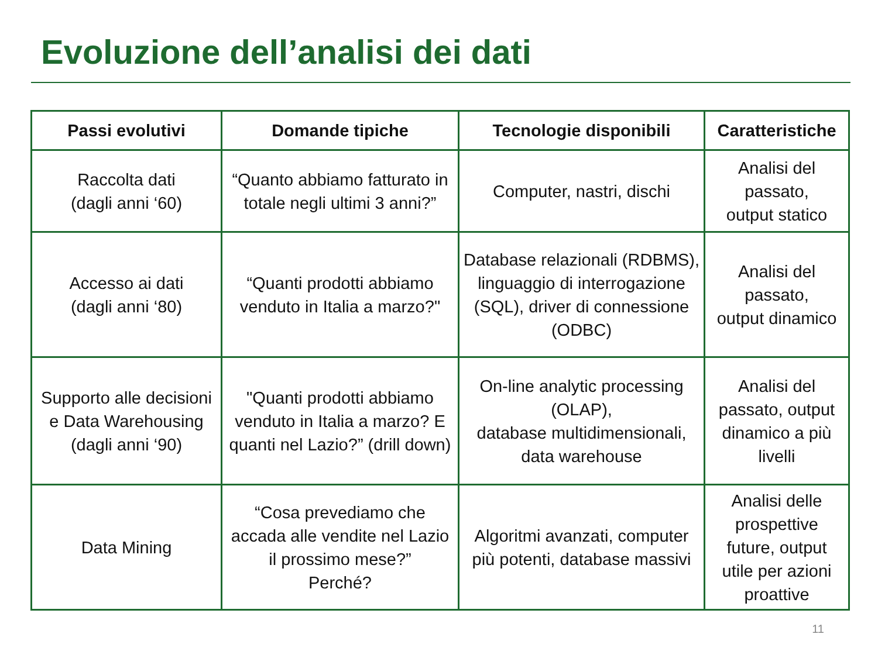Evoluzione dell’analisi dei dati
| Passi evolutivi | Domande tipiche | Tecnologie disponibili | Caratteristiche |
| --- | --- | --- | --- |
| Raccolta dati (dagli anni ‘60) | “Quanto abbiamo fatturato in totale negli ultimi 3 anni?” | Computer, nastri, dischi | Analisi del passato, output statico |
| Accesso ai dati (dagli anni ‘80) | “Quanti prodotti abbiamo venduto in Italia a marzo?" | Database relazionali (RDBMS), linguaggio di interrogazione (SQL), driver di connessione (ODBC) | Analisi del passato, output dinamico |
| Supporto alle decisioni e Data Warehousing (dagli anni ‘90) | "Quanti prodotti abbiamo venduto in Italia a marzo? E quanti nel Lazio?” (drill down) | On-line analytic processing (OLAP), database multidimensionali, data warehouse | Analisi del passato, output dinamico a più livelli |
| Data Mining | “Cosa prevediamo che accada alle vendite nel Lazio il prossimo mese?” Perché? | Algoritmi avanzati, computer più potenti, database massivi | Analisi delle prospettive future, output utile per azioni proattive |
11